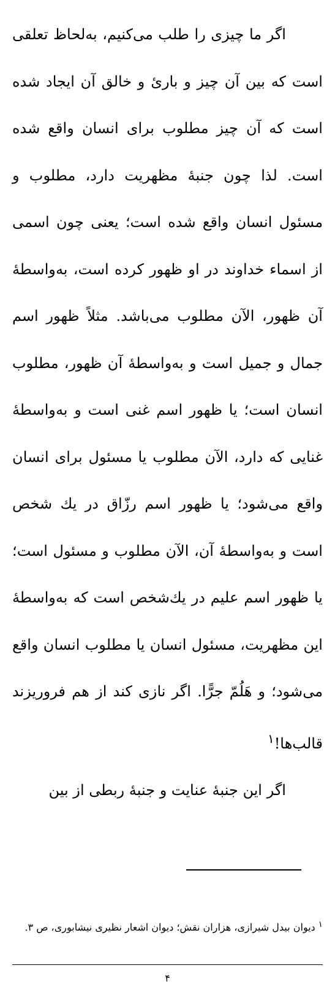اگر ما چیزی را طلب می‌کنیم، به‌لحاظ تعلقی است که بین آن چیز و باریٔ و خالق آن ایجاد شده است که آن چیز مطلوب برای انسان واقع شده است. لذا چون جنبۀ مظهریت دارد، مطلوب و مسئول انسان واقع شده است؛ یعنی چون اسمی از اسماء خداوند در او ظهور کرده است، به‌واسطۀ آن ظهور، الآن مطلوب می‌باشد. مثلاً ظهور اسم جمال و جمیل است و به‌واسطۀ آن ظهور، مطلوب انسان است؛ یا ظهور اسم غنی است و به‌واسطۀ غنایی که دارد، الآن مطلوب یا مسئول برای انسان واقع می‌شود؛ یا ظهور اسم رزّاق در یك شخص است و به‌واسطۀ آن، الآن مطلوب و مسئول است؛ یا ظهور اسم علیم در یك‌شخص است که به‌واسطۀ این مظهریت، مسئول انسان یا مطلوب انسان واقع می‌شود؛ و هَلُمّ جرًّا. اگر نازی کند از هم فروریزند قالب‌ها!<sup>۱</sup>
اگر این جنبۀ عنایت و جنبۀ ربطی از بین
<sup>۱</sup> دیوان بیدل شیرازی، هزاران نقش؛ دیوان اشعار نظیری نیشابوری، ص ۳.
۴